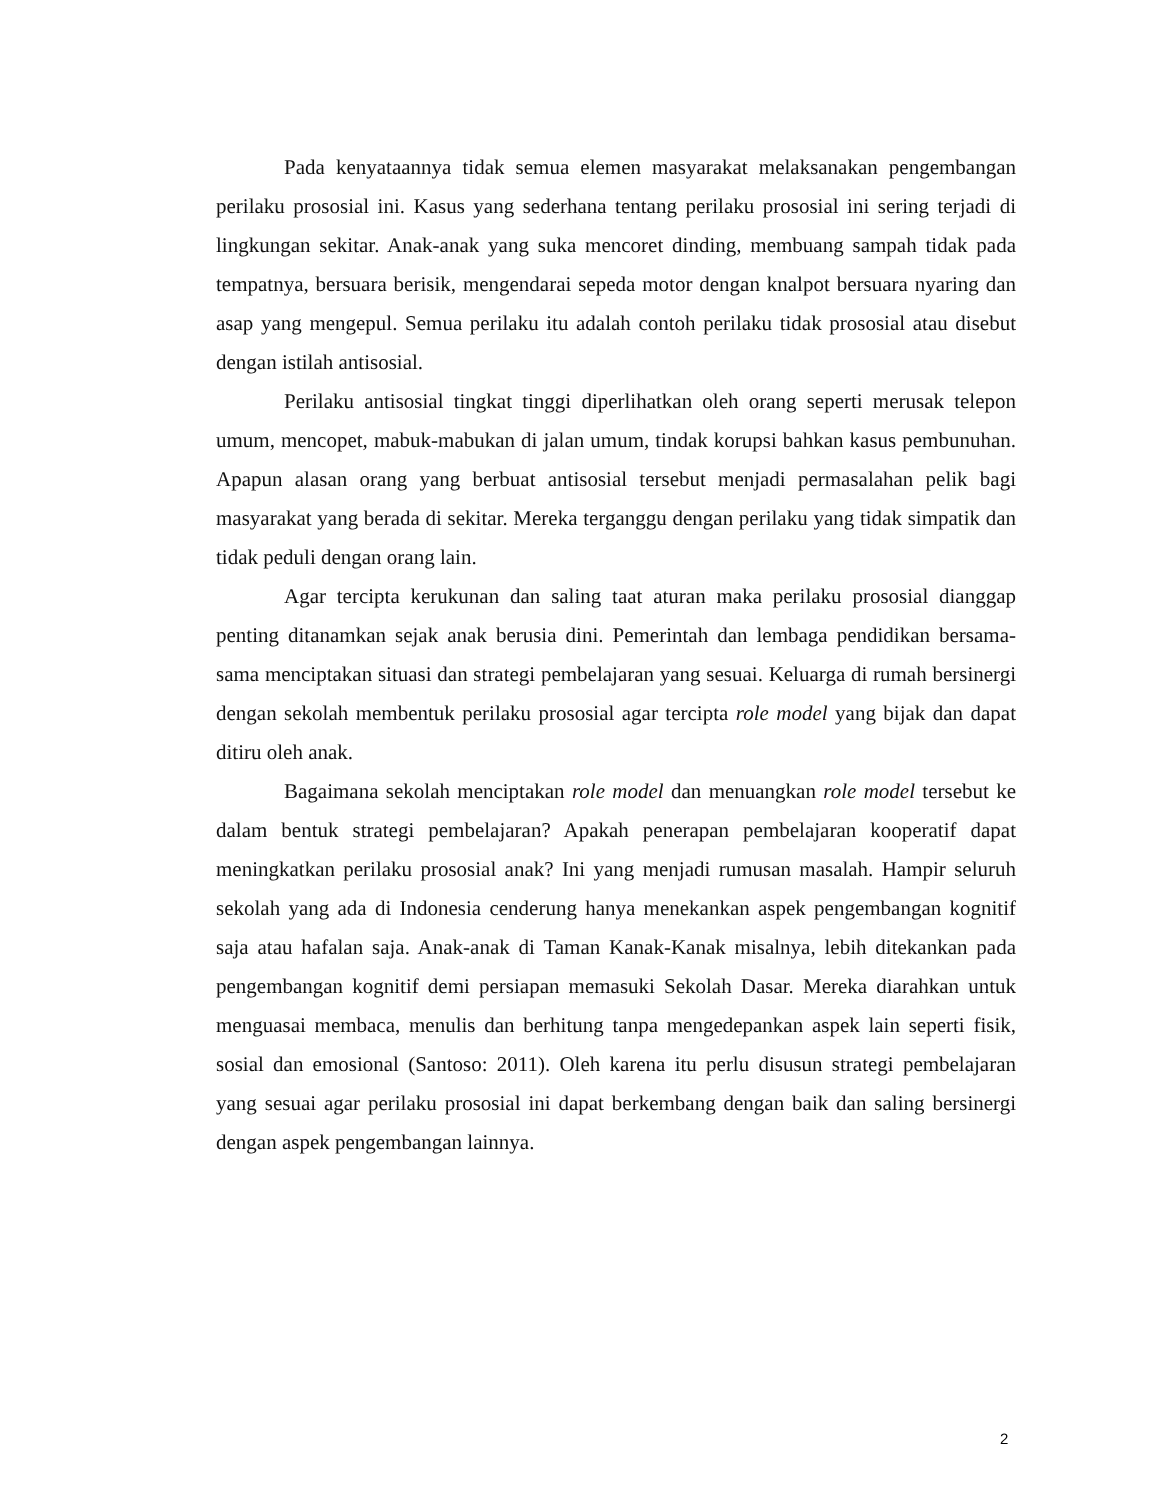Pada kenyataannya tidak semua elemen masyarakat melaksanakan pengembangan perilaku prososial ini. Kasus yang sederhana tentang perilaku prososial ini sering terjadi di lingkungan sekitar. Anak-anak yang suka mencoret dinding, membuang sampah tidak pada tempatnya, bersuara berisik, mengendarai sepeda motor dengan knalpot bersuara nyaring dan asap yang mengepul. Semua perilaku itu adalah contoh perilaku tidak prososial atau disebut dengan istilah antisosial.
Perilaku antisosial tingkat tinggi diperlihatkan oleh orang seperti merusak telepon umum, mencopet, mabuk-mabukan di jalan umum, tindak korupsi bahkan kasus pembunuhan. Apapun alasan orang yang berbuat antisosial tersebut menjadi permasalahan pelik bagi masyarakat yang berada di sekitar. Mereka terganggu dengan perilaku yang tidak simpatik dan tidak peduli dengan orang lain.
Agar tercipta kerukunan dan saling taat aturan maka perilaku prososial dianggap penting ditanamkan sejak anak berusia dini. Pemerintah dan lembaga pendidikan bersama-sama menciptakan situasi dan strategi pembelajaran yang sesuai. Keluarga di rumah bersinergi dengan sekolah membentuk perilaku prososial agar tercipta role model yang bijak dan dapat ditiru oleh anak.
Bagaimana sekolah menciptakan role model dan menuangkan role model tersebut ke dalam bentuk strategi pembelajaran? Apakah penerapan pembelajaran kooperatif dapat meningkatkan perilaku prososial anak? Ini yang menjadi rumusan masalah. Hampir seluruh sekolah yang ada di Indonesia cenderung hanya menekankan aspek pengembangan kognitif saja atau hafalan saja. Anak-anak di Taman Kanak-Kanak misalnya, lebih ditekankan pada pengembangan kognitif demi persiapan memasuki Sekolah Dasar. Mereka diarahkan untuk menguasai membaca, menulis dan berhitung tanpa mengedepankan aspek lain seperti fisik, sosial dan emosional (Santoso: 2011). Oleh karena itu perlu disusun strategi pembelajaran yang sesuai agar perilaku prososial ini dapat berkembang dengan baik dan saling bersinergi dengan aspek pengembangan lainnya.
2